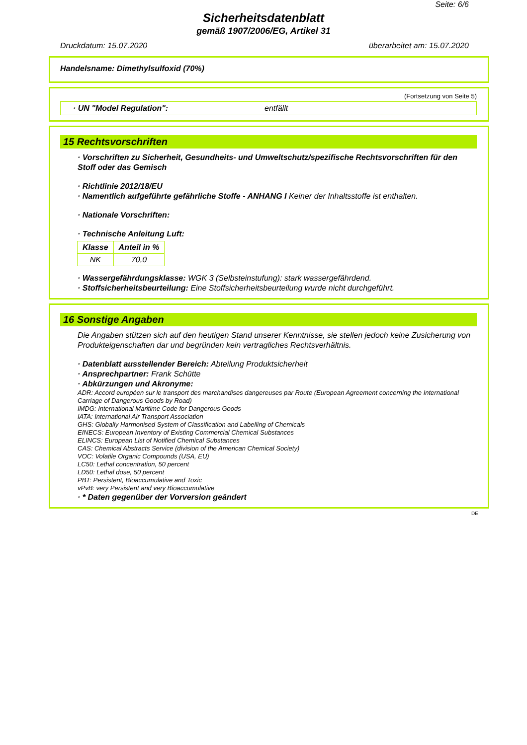Seite: 6/6
Sicherheitsdatenblatt
gemäß 1907/2006/EG, Artikel 31
Druckdatum: 15.07.2020 überarbeitet am: 15.07.2020
Handelsname: Dimethylsulfoxid (70%)
(Fortsetzung von Seite 5)
· UN "Model Regulation": entfällt
15 Rechtsvorschriften
· Vorschriften zu Sicherheit, Gesundheits- und Umweltschutz/spezifische Rechtsvorschriften für den Stoff oder das Gemisch
· Richtlinie 2012/18/EU
· Namentlich aufgeführte gefährliche Stoffe - ANHANG I Keiner der Inhaltsstoffe ist enthalten.
· Nationale Vorschriften:
· Technische Anleitung Luft:
| Klasse | Anteil in % |
| --- | --- |
| NK | 70,0 |
· Wassergefährdungsklasse: WGK 3 (Selbsteinstufung): stark wassergefährdend.
· Stoffsicherheitsbeurteilung: Eine Stoffsicherheitsbeurteilung wurde nicht durchgeführt.
16 Sonstige Angaben
Die Angaben stützen sich auf den heutigen Stand unserer Kenntnisse, sie stellen jedoch keine Zusicherung von Produkteigenschaften dar und begründen kein vertragliches Rechtsverhältnis.
· Datenblatt ausstellender Bereich: Abteilung Produktsicherheit
· Ansprechpartner: Frank Schütte
· Abkürzungen und Akronyme:
ADR: Accord européen sur le transport des marchandises dangereuses par Route (European Agreement concerning the International Carriage of Dangerous Goods by Road)
IMDG: International Maritime Code for Dangerous Goods
IATA: International Air Transport Association
GHS: Globally Harmonised System of Classification and Labelling of Chemicals
EINECS: European Inventory of Existing Commercial Chemical Substances
ELINCS: European List of Notified Chemical Substances
CAS: Chemical Abstracts Service (division of the American Chemical Society)
VOC: Volatile Organic Compounds (USA, EU)
LC50: Lethal concentration, 50 percent
LD50: Lethal dose, 50 percent
PBT: Persistent, Bioaccumulative and Toxic
vPvB: very Persistent and very Bioaccumulative
· * Daten gegenüber der Vorversion geändert
DE